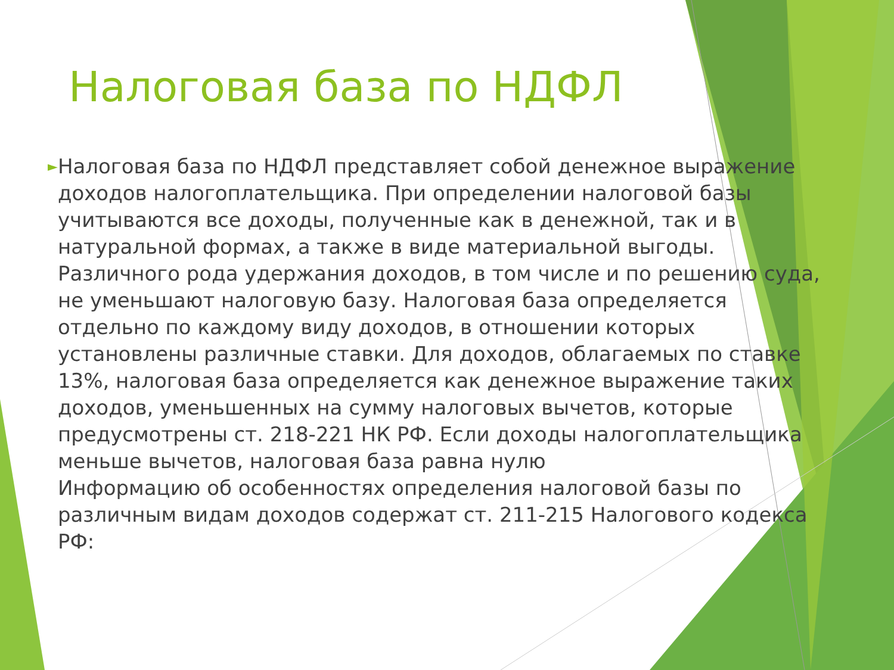Налоговая база по НДФЛ
►
Налоговая база по НДФЛ представляет собой денежное выражение доходов налогоплательщика. При определении налоговой базы учитываются все доходы, полученные как в денежной, так и в натуральной формах, а также в виде материальной выгоды. Различного рода удержания доходов, в том числе и по решению суда, не уменьшают налоговую базу. Налоговая база определяется отдельно по каждому виду доходов, в отношении которых установлены различные ставки. Для доходов, облагаемых по ставке 13%, налоговая база определяется как денежное выражение таких доходов, уменьшенных на сумму налоговых вычетов, которые предусмотрены ст. 218-221 НК РФ. Если доходы налогоплательщика меньше вычетов, налоговая база равна нулю
Информацию об особенностях определения налоговой базы по различным видам доходов содержат ст. 211-215 Налогового кодекса РФ: